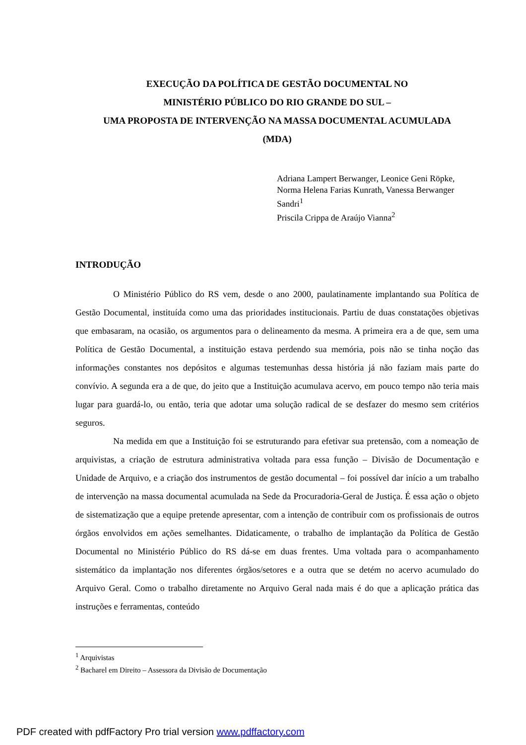EXECUÇÃO DA POLÍTICA DE GESTÃO DOCUMENTAL NO
MINISTÉRIO PÚBLICO DO RIO GRANDE DO SUL –
UMA PROPOSTA DE INTERVENÇÃO NA MASSA DOCUMENTAL ACUMULADA
(MDA)
Adriana Lampert Berwanger, Leonice Geni Röpke, Norma Helena Farias Kunrath, Vanessa Berwanger Sandri<sup>1</sup>
Priscila Crippa de Araújo Vianna<sup>2</sup>
INTRODUÇÃO
O Ministério Público do RS vem, desde o ano 2000, paulatinamente implantando sua Política de Gestão Documental, instituída como uma das prioridades institucionais. Partiu de duas constatações objetivas que embasaram, na ocasião, os argumentos para o delineamento da mesma. A primeira era a de que, sem uma Política de Gestão Documental, a instituição estava perdendo sua memória, pois não se tinha noção das informações constantes nos depósitos e algumas testemunhas dessa história já não faziam mais parte do convívio. A segunda era a de que, do jeito que a Instituição acumulava acervo, em pouco tempo não teria mais lugar para guardá-lo, ou então, teria que adotar uma solução radical de se desfazer do mesmo sem critérios seguros.
Na medida em que a Instituição foi se estruturando para efetivar sua pretensão, com a nomeação de arquivistas, a criação de estrutura administrativa voltada para essa função – Divisão de Documentação e Unidade de Arquivo, e a criação dos instrumentos de gestão documental – foi possível dar início a um trabalho de intervenção na massa documental acumulada na Sede da Procuradoria-Geral de Justiça. É essa ação o objeto de sistematização que a equipe pretende apresentar, com a intenção de contribuir com os profissionais de outros órgãos envolvidos em ações semelhantes. Didaticamente, o trabalho de implantação da Política de Gestão Documental no Ministério Público do RS dá-se em duas frentes. Uma voltada para o acompanhamento sistemático da implantação nos diferentes órgãos/setores e a outra que se detém no acervo acumulado do Arquivo Geral. Como o trabalho diretamente no Arquivo Geral nada mais é do que a aplicação prática das instruções e ferramentas, conteúdo
<sup>1</sup> Arquivistas
<sup>2</sup> Bacharel em Direito – Assessora da Divisão de Documentação
PDF created with pdfFactory Pro trial version www.pdffactory.com